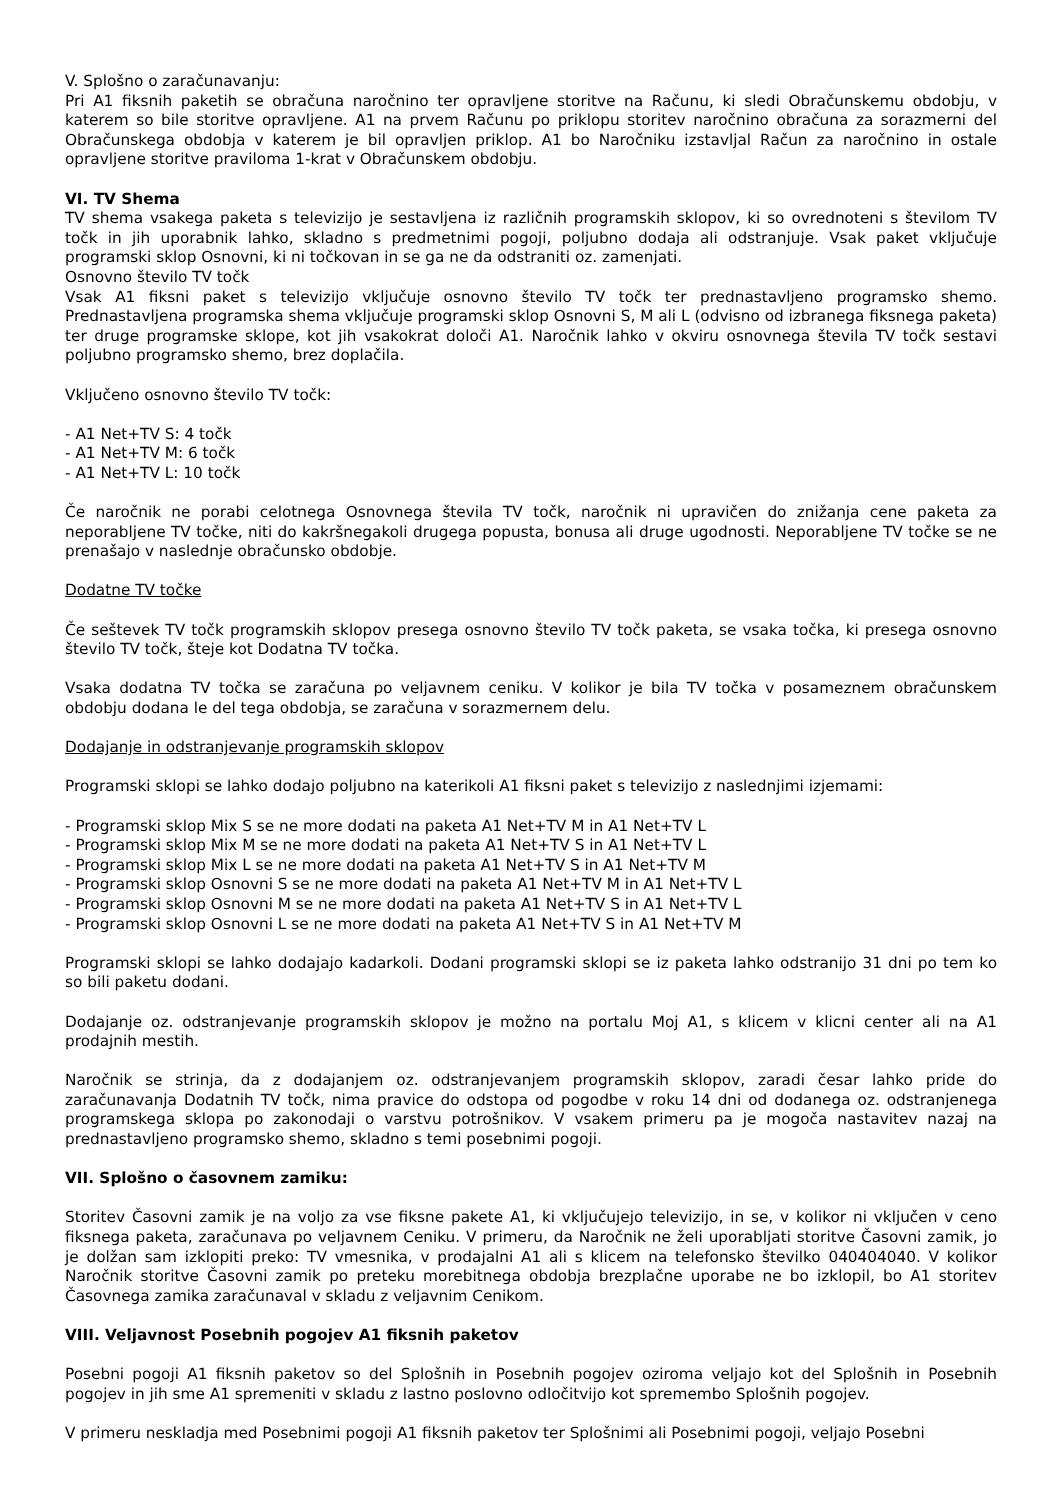V. Splošno o zaračunavanju:
Pri A1 fiksnih paketih se obračuna naročnino ter opravljene storitve na Računu, ki sledi Obračunskemu obdobju, v katerem so bile storitve opravljene. A1 na prvem Računu po priklopu storitev naročnino obračuna za sorazmerni del Obračunskega obdobja v katerem je bil opravljen priklop. A1 bo Naročniku izstavljal Račun za naročnino in ostale opravljene storitve praviloma 1-krat v Obračunskem obdobju.
VI. TV Shema
TV shema vsakega paketa s televizijo je sestavljena iz različnih programskih sklopov, ki so ovrednoteni s številom TV točk in jih uporabnik lahko, skladno s predmetnimi pogoji, poljubno dodaja ali odstranjuje. Vsak paket vključuje programski sklop Osnovni, ki ni točkovan in se ga ne da odstraniti oz. zamenjati.
Osnovno število TV točk
Vsak A1 fiksni paket s televizijo vključuje osnovno število TV točk ter prednastavljeno programsko shemo. Prednastavljena programska shema vključuje programski sklop Osnovni S, M ali L (odvisno od izbranega fiksnega paketa) ter druge programske sklope, kot jih vsakokrat določi A1. Naročnik lahko v okviru osnovnega števila TV točk sestavi poljubno programsko shemo, brez doplačila.
Vključeno osnovno število TV točk:
- A1 Net+TV S: 4 točk
- A1 Net+TV M: 6 točk
- A1 Net+TV L: 10 točk
Če naročnik ne porabi celotnega Osnovnega števila TV točk, naročnik ni upravičen do znižanja cene paketa za neporabljene TV točke, niti do kakršnegakoli drugega popusta, bonusa ali druge ugodnosti. Neporabljene TV točke se ne prenašajo v naslednje obračunsko obdobje.
Dodatne TV točke
Če seštevek TV točk programskih sklopov presega osnovno število TV točk paketa, se vsaka točka, ki presega osnovno število TV točk, šteje kot Dodatna TV točka.
Vsaka dodatna TV točka se zaračuna po veljavnem ceniku. V kolikor je bila TV točka v posameznem obračunskem obdobju dodana le del tega obdobja, se zaračuna v sorazmernem delu.
Dodajanje in odstranjevanje programskih sklopov
Programski sklopi se lahko dodajo poljubno na katerikoli A1 fiksni paket s televizijo z naslednjimi izjemami:
- Programski sklop Mix S se ne more dodati na paketa A1 Net+TV M in A1 Net+TV L
- Programski sklop Mix M se ne more dodati na paketa A1 Net+TV S in A1 Net+TV L
- Programski sklop Mix L se ne more dodati na paketa A1 Net+TV S in A1 Net+TV M
- Programski sklop Osnovni S se ne more dodati na paketa A1 Net+TV M in A1 Net+TV L
- Programski sklop Osnovni M se ne more dodati na paketa A1 Net+TV S in A1 Net+TV L
- Programski sklop Osnovni L se ne more dodati na paketa A1 Net+TV S in A1 Net+TV M
Programski sklopi se lahko dodajajo kadarkoli. Dodani programski sklopi se iz paketa lahko odstranijo 31 dni po tem ko so bili paketu dodani.
Dodajanje oz. odstranjevanje programskih sklopov je možno na portalu Moj A1, s klicem v klicni center ali na A1 prodajnih mestih.
Naročnik se strinja, da z dodajanjem oz. odstranjevanjem programskih sklopov, zaradi česar lahko pride do zaračunavanja Dodatnih TV točk, nima pravice do odstopa od pogodbe v roku 14 dni od dodanega oz. odstranjenega programskega sklopa po zakonodaji o varstvu potrošnikov. V vsakem primeru pa je mogoča nastavitev nazaj na prednastavljeno programsko shemo, skladno s temi posebnimi pogoji.
VII. Splošno o časovnem zamiku:
Storitev Časovni zamik je na voljo za vse fiksne pakete A1, ki vključujejo televizijo, in se, v kolikor ni vključen v ceno fiksnega paketa, zaračunava po veljavnem Ceniku. V primeru, da Naročnik ne želi uporabljati storitve Časovni zamik, jo je dolžan sam izklopiti preko: TV vmesnika, v prodajalni A1 ali s klicem na telefonsko številko 040404040. V kolikor Naročnik storitve Časovni zamik po preteku morebitnega obdobja brezplačne uporabe ne bo izklopil, bo A1 storitev Časovnega zamika zaračunaval v skladu z veljavnim Cenikom.
VIII. Veljavnost Posebnih pogojev A1 fiksnih paketov
Posebni pogoji A1 fiksnih paketov so del Splošnih in Posebnih pogojev oziroma veljajo kot del Splošnih in Posebnih pogojev in jih sme A1 spremeniti v skladu z lastno poslovno odločitvijo kot spremembo Splošnih pogojev.
V primeru neskladja med Posebnimi pogoji A1 fiksnih paketov ter Splošnimi ali Posebnimi pogoji, veljajo Posebni